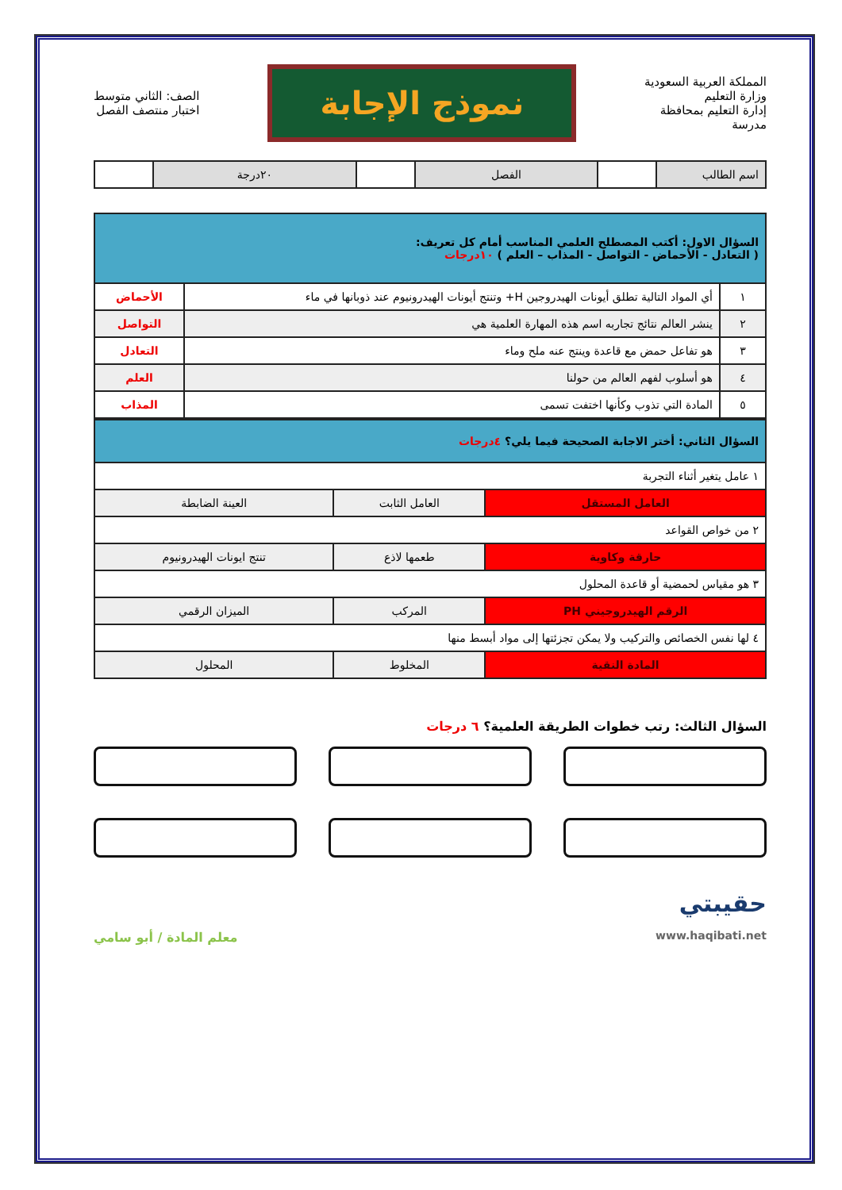المملكة العربية السعودية
وزارة التعليم
إدارة التعليم بمحافظة
مدرسة
نموذج الإجابة
الصف: الثاني متوسط
اختبار منتصف الفصل
| اسم الطالب | | الفصل | | ٢٠درجة | |
| السؤال الاول: أكتب المصطلح العلمي المناسب أمام كل تعريف: ( التعادل - الأحماض - التواصل - المذاب – العلم ) ١٠درجات | | |
| ١ | أي المواد التالية تطلق أيونات الهيدروجين H+ وتنتج أيونات الهيدرونيوم عند ذوبانها في ماء | الأحماض |
| ٢ | ينشر العالم نتائج تجاربه اسم هذه المهارة العلمية هي | التواصل |
| ٣ | هو تفاعل حمض مع قاعدة وينتج عنه ملح وماء | التعادل |
| ٤ | هو أسلوب لفهم العالم من حولنا | العلم |
| ٥ | المادة التي تذوب وكأنها اختفت تسمى | المذاب |
| السؤال الثاني: أختر الاجابة الصحيحة فيما يلي؟ ٤درجات | | |
| ١ عامل يتغير أثناء التجربة | | |
| العامل المستقل | العامل الثابت | العينة الضابطة |
| ٢ من خواص القواعد | | |
| حارقة وكاوية | طعمها لاذع | تنتج ايونات الهيدرونيوم |
| ٣ هو مقياس لحمضية أو قاعدة المحلول | | |
| الرقم الهيدروجيني PH | المركب | الميزان الرقمي |
| ٤ لها نفس الخصائص والتركيب ولا يمكن تجزئتها إلى مواد أبسط منها | | |
| المادة النقية | المخلوط | المحلول |
السؤال الثالث: رتب خطوات الطريقة العلمية؟ ٦ درجات
حقيبتي
www.haqibati.net
معلم المادة / أبو سامي